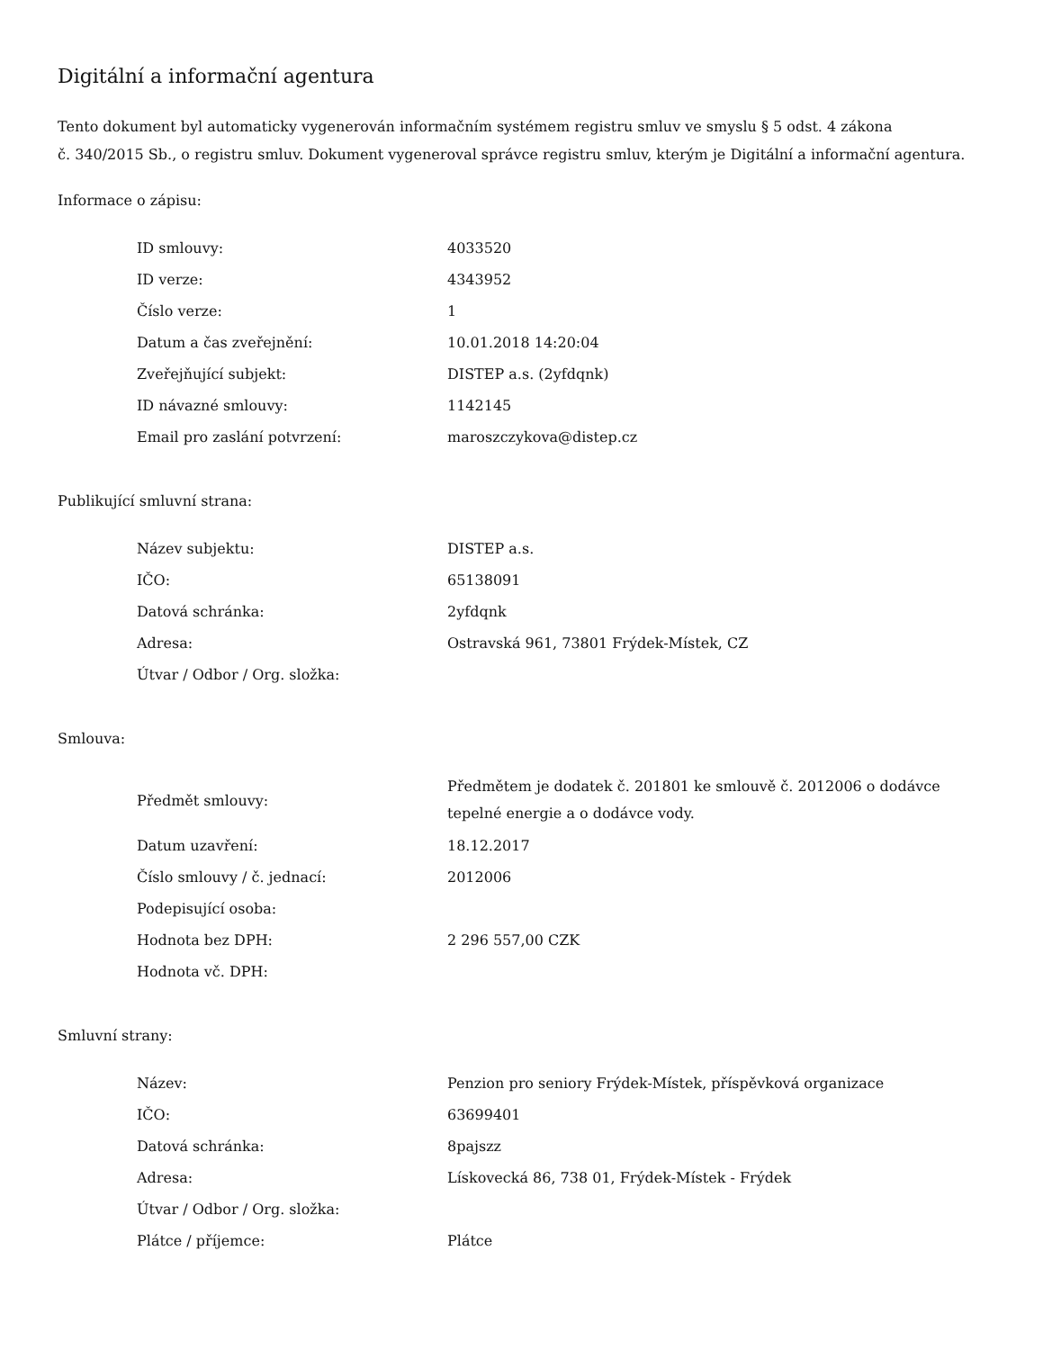Digitální a informační agentura
Tento dokument byl automaticky vygenerován informačním systémem registru smluv ve smyslu § 5 odst. 4 zákona
č. 340/2015 Sb., o registru smluv. Dokument vygeneroval správce registru smluv, kterým je Digitální a informační agentura.
Informace o zápisu:
| ID smlouvy: | 4033520 |
| ID verze: | 4343952 |
| Číslo verze: | 1 |
| Datum a čas zveřejnění: | 10.01.2018 14:20:04 |
| Zveřejňující subjekt: | DISTEP a.s. (2yfdqnk) |
| ID návazné smlouvy: | 1142145 |
| Email pro zaslání potvrzení: | maroszczykova@distep.cz |
Publikující smluvní strana:
| Název subjektu: | DISTEP a.s. |
| IČO: | 65138091 |
| Datová schránka: | 2yfdqnk |
| Adresa: | Ostravská 961, 73801 Frýdek-Místek, CZ |
| Útvar / Odbor / Org. složka: | |
Smlouva:
| Předmět smlouvy: | Předmětem je dodatek č. 201801 ke smlouvě č. 2012006 o dodávce tepelné energie a o dodávce vody. |
| Datum uzavření: | 18.12.2017 |
| Číslo smlouvy / č. jednací: | 2012006 |
| Podepisující osoba: | |
| Hodnota bez DPH: | 2 296 557,00 CZK |
| Hodnota vč. DPH: | |
Smluvní strany:
| Název: | Penzion pro seniory Frýdek-Místek, příspěvková organizace |
| IČO: | 63699401 |
| Datová schránka: | 8pajszz |
| Adresa: | Lískovecká 86, 738 01, Frýdek-Místek - Frýdek |
| Útvar / Odbor / Org. složka: | |
| Plátce / příjemce: | Plátce |